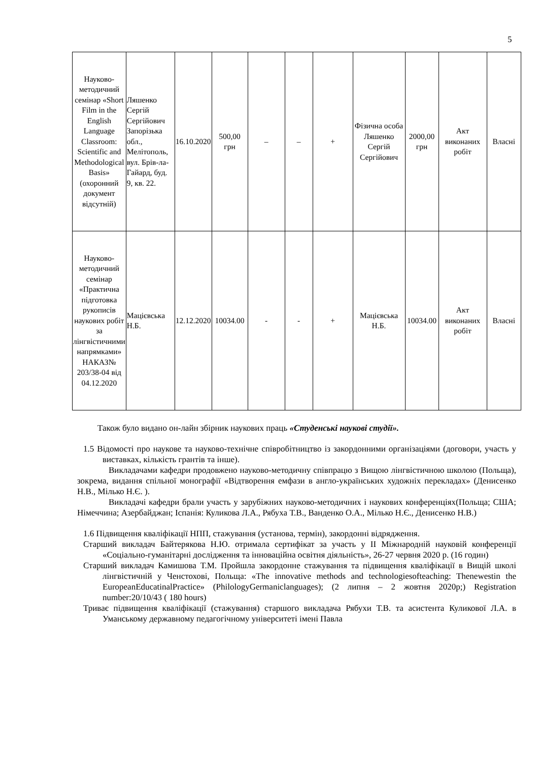5
| Науково-методичний семінар «Short Film in the English Language Classroom: Scientific and Methodological Basis» (охоронний документ відсутній) | Ляшенко Сергій Сергійович Запорізька обл., Мелітополь, вул. Брів-ла-Гайард, буд. 9, кв. 22. | 16.10.2020 | 500,00 грн | – | – | + | Фізична особа Ляшенко Сергій Сергійович | 2000,00 грн | Акт виконаних робіт | Власні |
| Науково-методичний семінар «Практична підготовка рукописів наукових робіт за лінгвістичними напрямками» НАКАЗ№ 203/38-04 від 04.12.2020 | Мацієвська Н.Б. | 12.12.2020 | 10034.00 | - | - | + | Мацієвська Н.Б. | 10034.00 | Акт виконаних робіт | Власні |
Також було видано он-лайн збірник наукових праць «Студенські наукові студії».
1.5 Відомості про наукове та науково-технічне співробітництво із закордонними організаціями (договори, участь у виставках, кількість грантів та інше).
Викладачами кафедри продовжено науково-методичну співпрацю з Вищою лінгвістичною школою (Польща), зокрема, видання спільної монографії «Відтворення емфази в англо-українських художніх перекладах» (Денисенко Н.В., Мілько Н.Є. ).
Викладачі кафедри брали участь у зарубіжних науково-методичних і наукових конференціях(Польща; США; Німеччина; Азербайджан; Іспанія: Куликова Л.А., Рябуха Т.В., Ванденко О.А., Мілько Н.Є., Денисенко Н.В.)
1.6 Підвищення кваліфікації НПП, стажування (установа, термін), закордонні відрядження.
Старший викладач Байтерякова Н.Ю. отримала сертифікат за участь у ІІ Міжнародній науковій конференції «Соціально-гуманітарні дослідження та інноваційна освітня діяльність», 26-27 червня 2020 р. (16 годин)
Старший викладач Камишова Т.М. Пройшла закордонне стажування та підвищення кваліфікації в Вищій школі лінгвістичній у Ченстохові, Польща: «The innovative methods and technologiesofteaching: Thenewestin the EuropeanEducatinalPractice» (PhilologyGermaniclanguages); (2 липня – 2 жовтня 2020р;) Registration number:20/10/43 ( 180 hours)
Триває підвищення кваліфікації (стажування) старшого викладача Рябухи Т.В. та асистента Куликової Л.А. в Уманському державному педагогічному університеті імені Павла